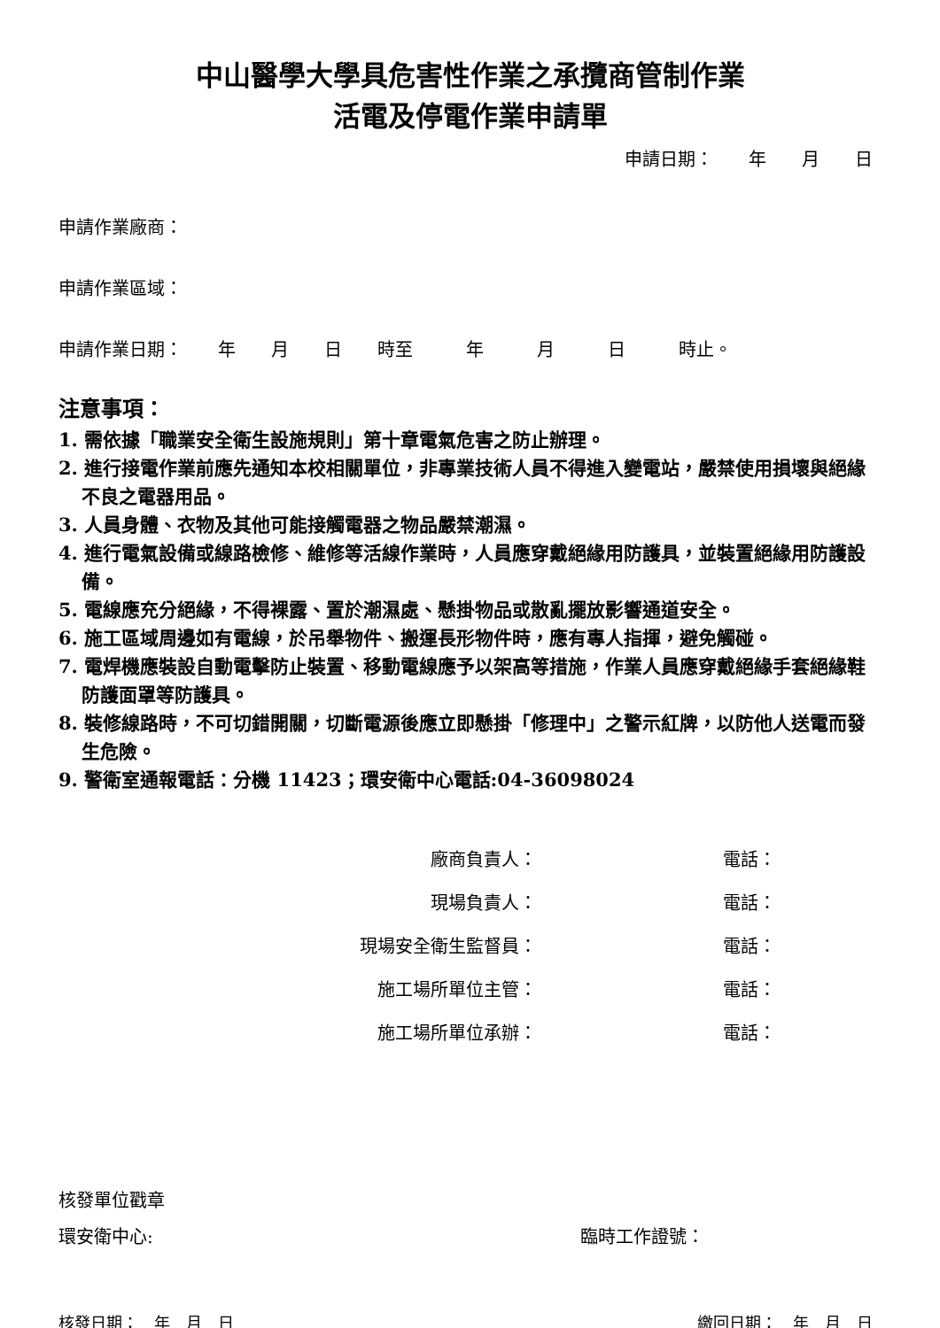中山醫學大學具危害性作業之承攬商管制作業
活電及停電作業申請單
申請日期：　　年　　月　　日
申請作業廠商：
申請作業區域：
申請作業日期：　　年　　月　　日　　時至　　　年　　　月　　　日　　　時止。
注意事項：
1. 需依據「職業安全衛生設施規則」第十章電氣危害之防止辦理。
2. 進行接電作業前應先通知本校相關單位，非專業技術人員不得進入變電站，嚴禁使用損壞與絕緣不良之電器用品。
3. 人員身體、衣物及其他可能接觸電器之物品嚴禁潮濕。
4. 進行電氣設備或線路檢修、維修等活線作業時，人員應穿戴絕緣用防護具，並裝置絕緣用防護設備。
5. 電線應充分絕緣，不得裸露、置於潮濕處、懸掛物品或散亂擺放影響通道安全。
6. 施工區域周邊如有電線，於吊舉物件、搬運長形物件時，應有專人指揮，避免觸碰。
7. 電焊機應裝設自動電擊防止裝置、移動電線應予以架高等措施，作業人員應穿戴絕緣手套絕緣鞋防護面罩等防護具。
8. 裝修線路時，不可切錯開關，切斷電源後應立即懸掛「修理中」之警示紅牌，以防他人送電而發生危險。
9. 警衛室通報電話：分機 11423；環安衛中心電話:04-36098024
| 廠商負責人： | 電話： |
| 現場負責人： | 電話： |
| 現場安全衛生監督員： | 電話： |
| 施工場所單位主管： | 電話： |
| 施工場所單位承辦： | 電話： |
核發單位戳章
環安衛中心: 臨時工作證號：
核發日期：　年　月　日 繳回日期：　年　月　日